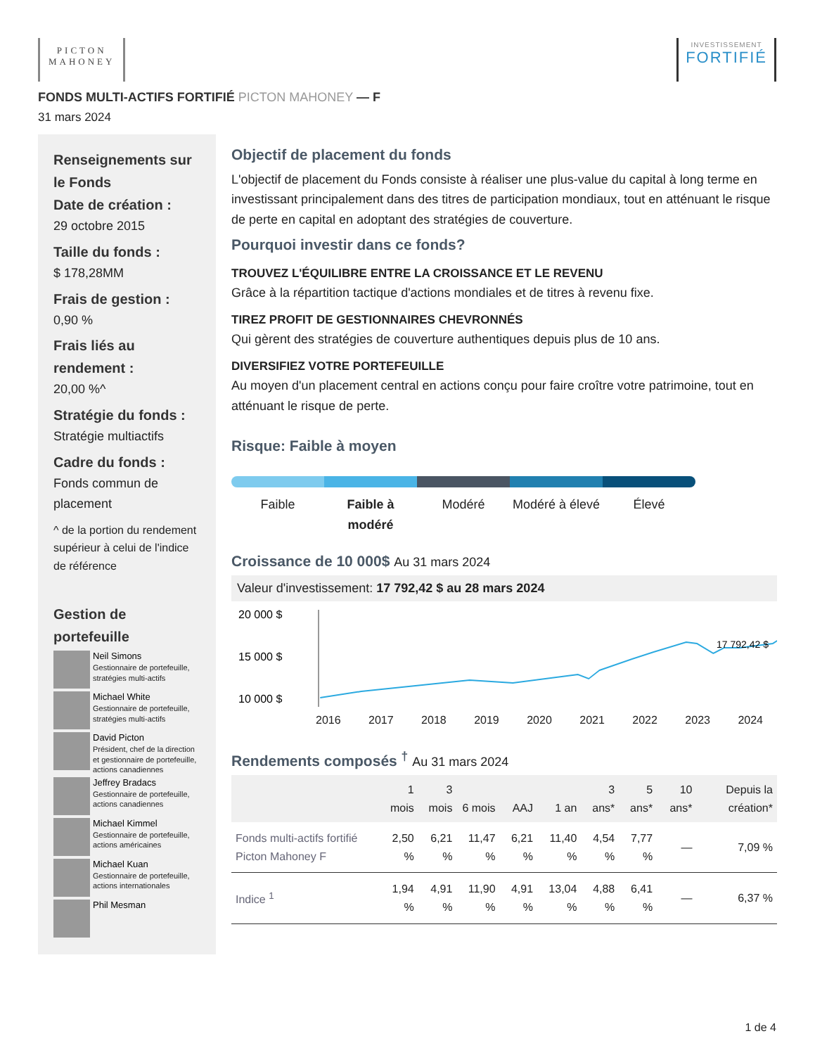PICTON
MAHONEY
INVESTISSEMENT
FORTIFIÉ
FONDS MULTI-ACTIFS FORTIFIÉ PICTON MAHONEY — F
31 mars 2024
Renseignements sur le Fonds
Date de création :
29 octobre 2015
Taille du fonds :
$ 178,28MM
Frais de gestion :
0,90 %
Frais liés au rendement :
20,00 %^
Stratégie du fonds :
Stratégie multiactifs
Cadre du fonds :
Fonds commun de placement
^ de la portion du rendement supérieur à celui de l'indice de référence
Gestion de portefeuille
Neil Simons
Gestionnaire de portefeuille, stratégies multi-actifs
Michael White
Gestionnaire de portefeuille, stratégies multi-actifs
David Picton
Président, chef de la direction et gestionnaire de portefeuille, actions canadiennes
Jeffrey Bradacs
Gestionnaire de portefeuille, actions canadiennes
Michael Kimmel
Gestionnaire de portefeuille, actions américaines
Michael Kuan
Gestionnaire de portefeuille, actions internationales
Phil Mesman
Objectif de placement du fonds
L'objectif de placement du Fonds consiste à réaliser une plus-value du capital à long terme en investissant principalement dans des titres de participation mondiaux, tout en atténuant le risque de perte en capital en adoptant des stratégies de couverture.
Pourquoi investir dans ce fonds?
TROUVEZ L'ÉQUILIBRE ENTRE LA CROISSANCE ET LE REVENU
Grâce à la répartition tactique d'actions mondiales et de titres à revenu fixe.
TIREZ PROFIT DE GESTIONNAIRES CHEVRONNÉS
Qui gèrent des stratégies de couverture authentiques depuis plus de 10 ans.
DIVERSIFIEZ VOTRE PORTEFEUILLE
Au moyen d'un placement central en actions conçu pour faire croître votre patrimoine, tout en atténuant le risque de perte.
Risque: Faible à moyen
Faible Faible à modéré Modéré Modéré à élevé Élevé
Croissance de 10 000$ Au 31 mars 2024
Valeur d'investissement: 17 792,42 $ au 28 mars 2024
20 000 $
15 000 $
10 000 $
17 792,42 $
2016 2017 2018 2019 2020 2021 2022 2023 2024
5 000 $
Rendements composés <sup>†</sup> Au 31 mars 2024
| | 1 mois | 3 mois | 6 mois | AAJ | 1 an | 3 ans* | 5 ans* | 10 ans* | Depuis la création* |
| --- | --- | --- | --- | --- | --- | --- | --- | --- | --- |
| Fonds multi-actifs fortifié Picton Mahoney F | 2,50 % | 6,21 % | 11,47 % | 6,21 % | 11,40 % | 4,54 % | 7,77 % | — | 7,09 % |
| Indice <sup>1</sup> | 1,94 % | 4,91 % | 11,90 % | 4,91 % | 13,04 % | 4,88 % | 6,41 % | — | 6,37 % |
1 de 4